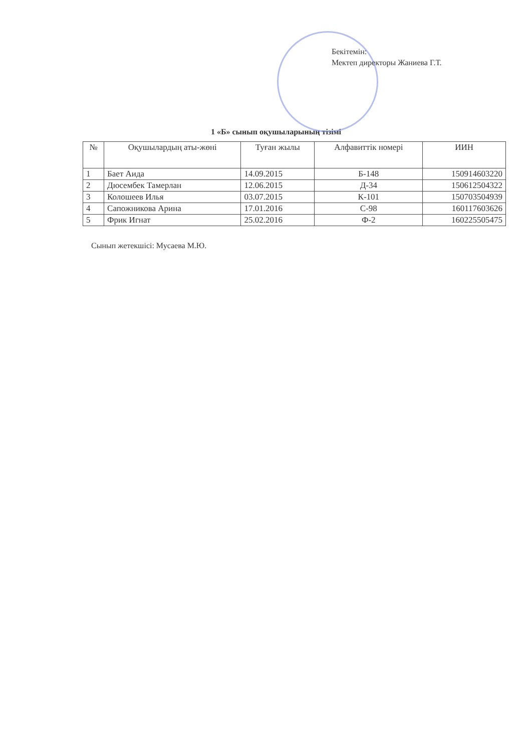Бекітемін:
Мектеп директоры Жаниева Г.Т.
1 «Б» сынып оқушыларының тізімі
| № | Оқушылардың аты-жөні | Туған жылы | Алфавиттік номері | ИИН |
| --- | --- | --- | --- | --- |
| 1 | Бает Аида | 14.09.2015 | Б-148 | 150914603220 |
| 2 | Дюсембек Тамерлан | 12.06.2015 | Д-34 | 150612504322 |
| 3 | Колошеев Илья | 03.07.2015 | К-101 | 150703504939 |
| 4 | Сапожникова Арина | 17.01.2016 | С-98 | 160117603626 |
| 5 | Фрик Игнат | 25.02.2016 | Ф-2 | 160225505475 |
Сынып жетекшісі: Мусаева М.Ю.